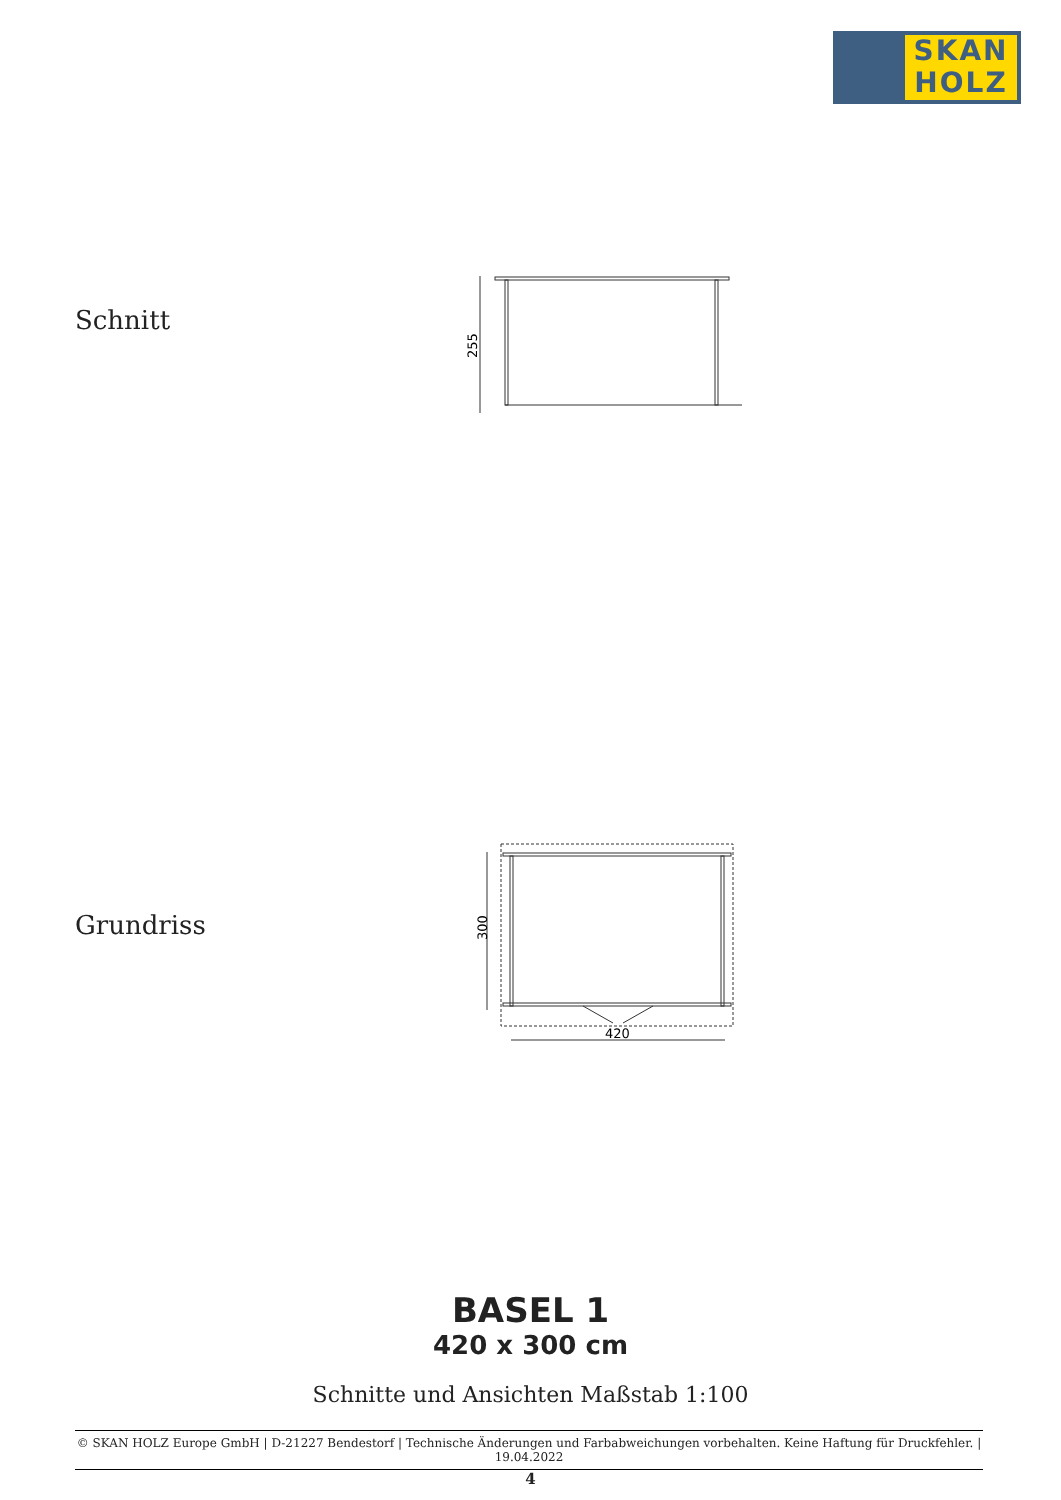SKAN
HOLZ
Schnitt
255
Grundriss
420
300
BASEL 1
420 x 300 cm
Schnitte und Ansichten Maßstab 1:100
© SKAN HOLZ Europe GmbH | D-21227 Bendestorf | Technische Änderungen und Farbabweichungen vorbehalten. Keine Haftung für Druckfehler. | 19.04.2022
4